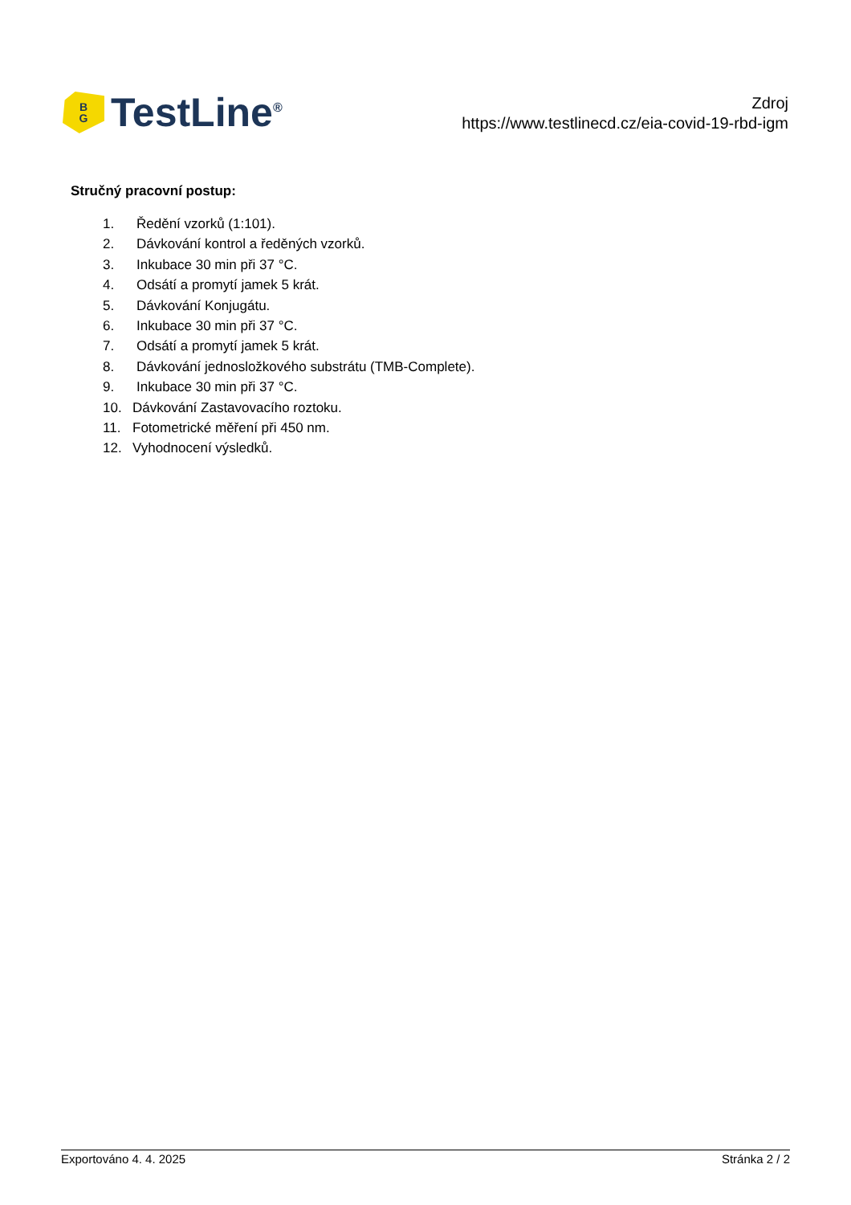B
G
TestLine<sup>®</sup>
Zdroj
https://www.testlinecd.cz/eia-covid-19-rbd-igm
Stručný pracovní postup:
1. Ředění vzorků (1:101).
2. Dávkování kontrol a ředěných vzorků.
3. Inkubace 30 min při 37 °C.
4. Odsátí a promytí jamek 5 krát.
5. Dávkování Konjugátu.
6. Inkubace 30 min při 37 °C.
7. Odsátí a promytí jamek 5 krát.
8. Dávkování jednosložkového substrátu (TMB-Complete).
9. Inkubace 30 min při 37 °C.
10. Dávkování Zastavovacího roztoku.
11. Fotometrické měření při 450 nm.
12. Vyhodnocení výsledků.
Exportováno 4. 4. 2025 Stránka 2 / 2